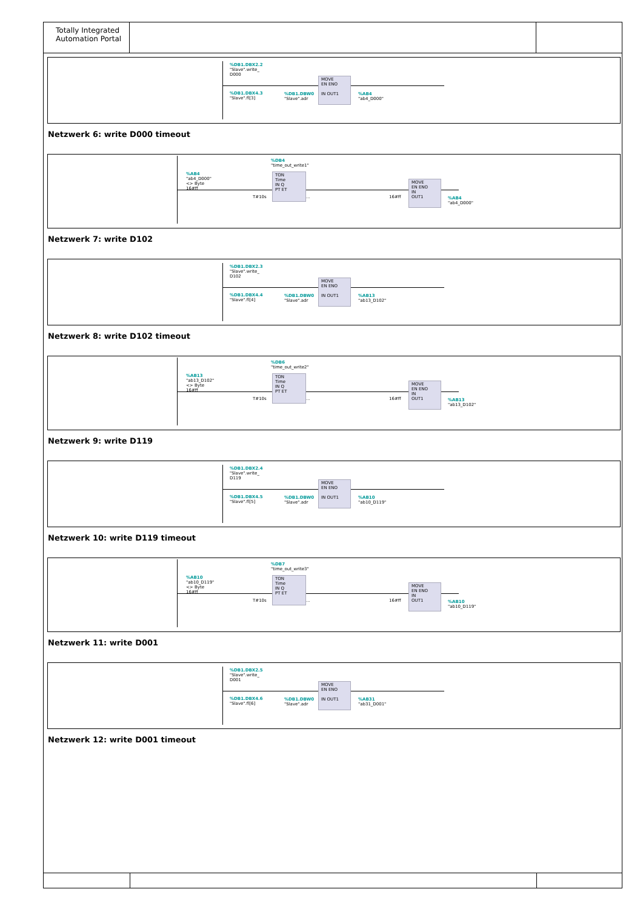Totally Integrated Automation Portal
%DB1.DBX2.2
"Slave".write_
D000
%DB1.DBX4.3
"Slave".fl[3]
MOVE
EN ENO
IN OUT1
%DB1.DBW0
"Slave".adr
%AB4
"ab4_D000"
Netzwerk 6: write D000 timeout
%AB4
"ab4_D000"
<> Byte
16#ff
%DB4
"time_out_write1"
TON
Time
IN Q
PT ET
T#10s ... 16#ff
MOVE
EN ENO
IN
OUT1
%AB4
"ab4_D000"
Netzwerk 7: write D102
%DB1.DBX2.3
"Slave".write_
D102
%DB1.DBX4.4
"Slave".fl[4]
MOVE
EN ENO
IN OUT1
%DB1.DBW0
"Slave".adr
%AB13
"ab13_D102"
Netzwerk 8: write D102 timeout
%AB13
"ab13_D102"
<> Byte
16#ff
%DB6
"time_out_write2"
TON
Time
IN Q
PT ET
T#10s ... 16#ff
MOVE
EN ENO
IN
OUT1
%AB13
"ab13_D102"
Netzwerk 9: write D119
%DB1.DBX2.4
"Slave".write_
D119
%DB1.DBX4.5
"Slave".fl[5]
MOVE
EN ENO
IN OUT1
%DB1.DBW0
"Slave".adr
%AB10
"ab10_D119"
Netzwerk 10: write D119 timeout
%AB10
"ab10_D119"
<> Byte
16#ff
%DB7
"time_out_write3"
TON
Time
IN Q
PT ET
T#10s ... 16#ff
MOVE
EN ENO
IN
OUT1
%AB10
"ab10_D119"
Netzwerk 11: write D001
%DB1.DBX2.5
"Slave".write_
D001
%DB1.DBX4.6
"Slave".fl[6]
MOVE
EN ENO
IN OUT1
%DB1.DBW0
"Slave".adr
%AB31
"ab31_D001"
Netzwerk 12: write D001 timeout